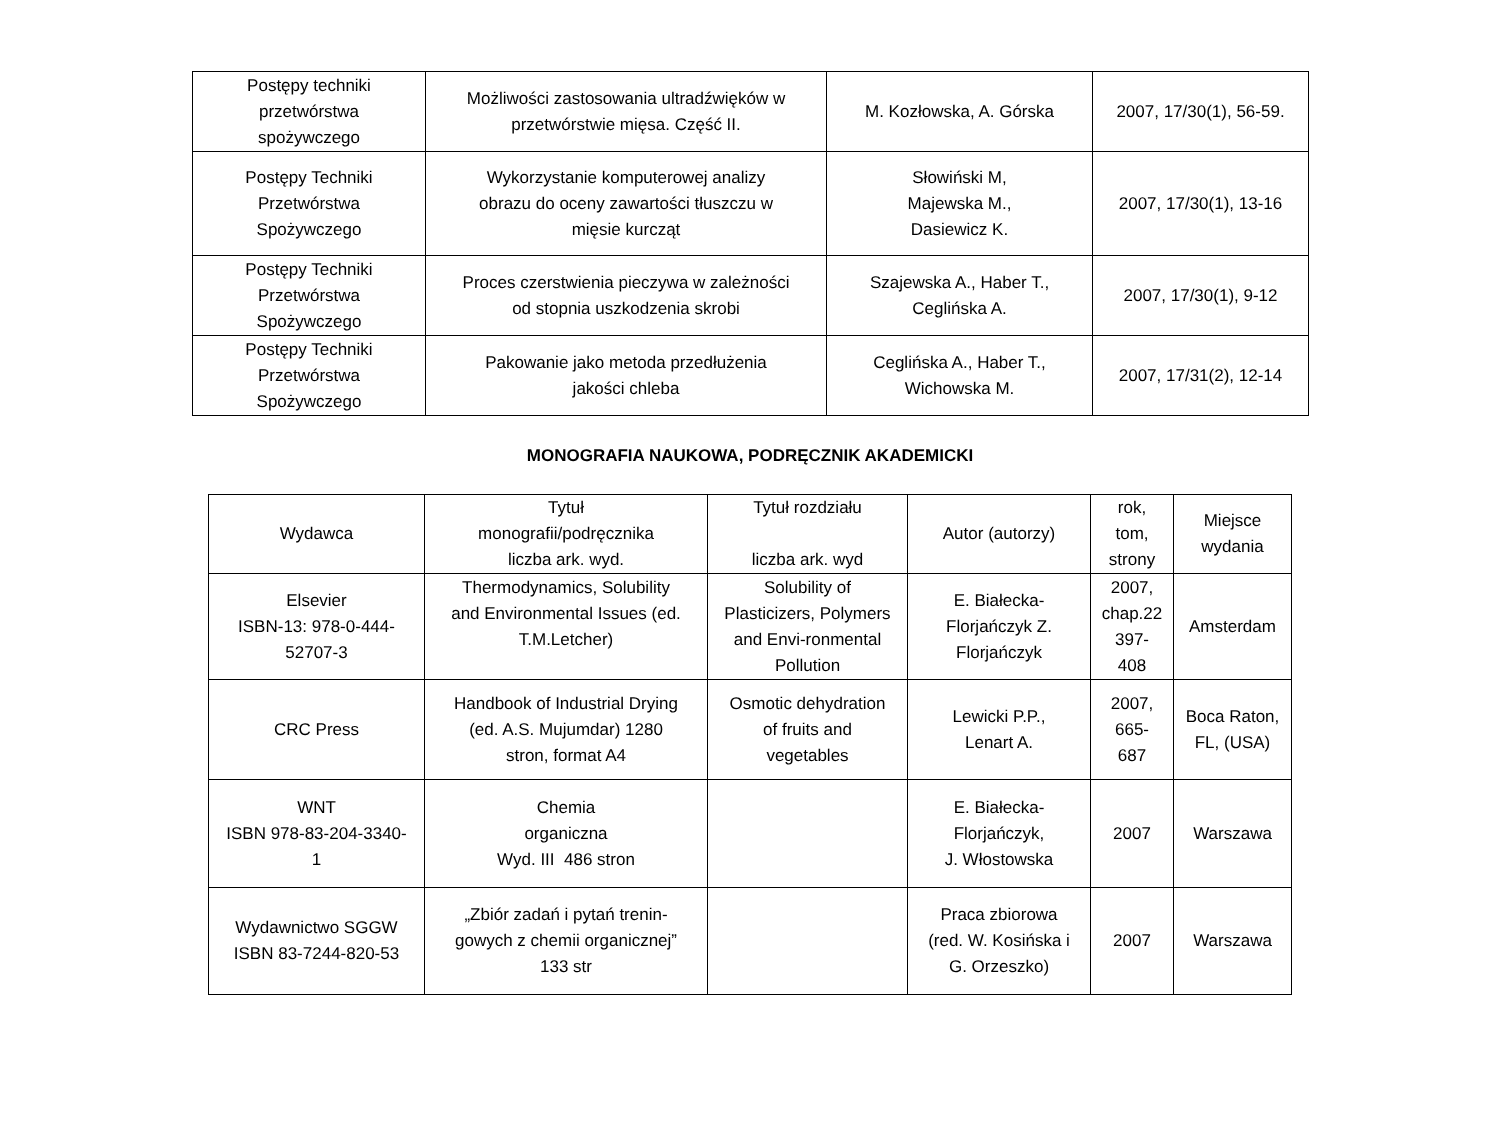| Postępy techniki przetwórstwa spożywczego | Możliwości zastosowania ultradźwięków w przetwórstwie mięsa. Część II. | M. Kozłowska, A. Górska | 2007, 17/30(1), 56-59. |
| Postępy Techniki Przetwórstwa Spożywczego | Wykorzystanie komputerowej analizy obrazu do oceny zawartości tłuszczu w mięsie kurcząt | Słowiński M, Majewska M., Dasiewicz K. | 2007, 17/30(1), 13-16 |
| Postępy Techniki Przetwórstwa Spożywczego | Proces czerstwienia pieczywa w zależności od stopnia uszkodzenia skrobi | Szajewska A., Haber T., Ceglińska A. | 2007, 17/30(1), 9-12 |
| Postępy Techniki Przetwórstwa Spożywczego | Pakowanie jako metoda przedłużenia jakości chleba | Ceglińska A., Haber T., Wichowska M. | 2007, 17/31(2), 12-14 |
MONOGRAFIA NAUKOWA, PODRĘCZNIK AKADEMICKI
| Wydawca | Tytuł monografii/podręcznika liczba ark. wyd. | Tytuł rozdziału liczba ark. wyd | Autor (autorzy) | rok, tom, strony | Miejsce wydania |
| Elsevier ISBN-13: 978-0-444- 52707-3 | Thermodynamics, Solubility and Environmental Issues (ed. T.M.Letcher) | Solubility of Plasticizers, Polymers and Envi-ronmental Pollution | E. Białecka- Florjańczyk Z. Florjańczyk | 2007, chap.22 397- 408 | Amsterdam |
| CRC Press | Handbook of Industrial Drying (ed. A.S. Mujumdar) 1280 stron, format A4 | Osmotic dehydration of fruits and vegetables | Lewicki P.P., Lenart A. | 2007, 665- 687 | Boca Raton, FL, (USA) |
| WNT ISBN 978-83-204-3340- 1 | Chemia organiczna Wyd. III 486 stron | | E. Białecka- Florjańczyk, J. Włostowska | 2007 | Warszawa |
| Wydawnictwo SGGW ISBN 83-7244-820-53 | „Zbiór zadań i pytań trenin- gowych z chemii organicznej” 133 str | | Praca zbiorowa (red. W. Kosińska i G. Orzeszko) | 2007 | Warszawa |